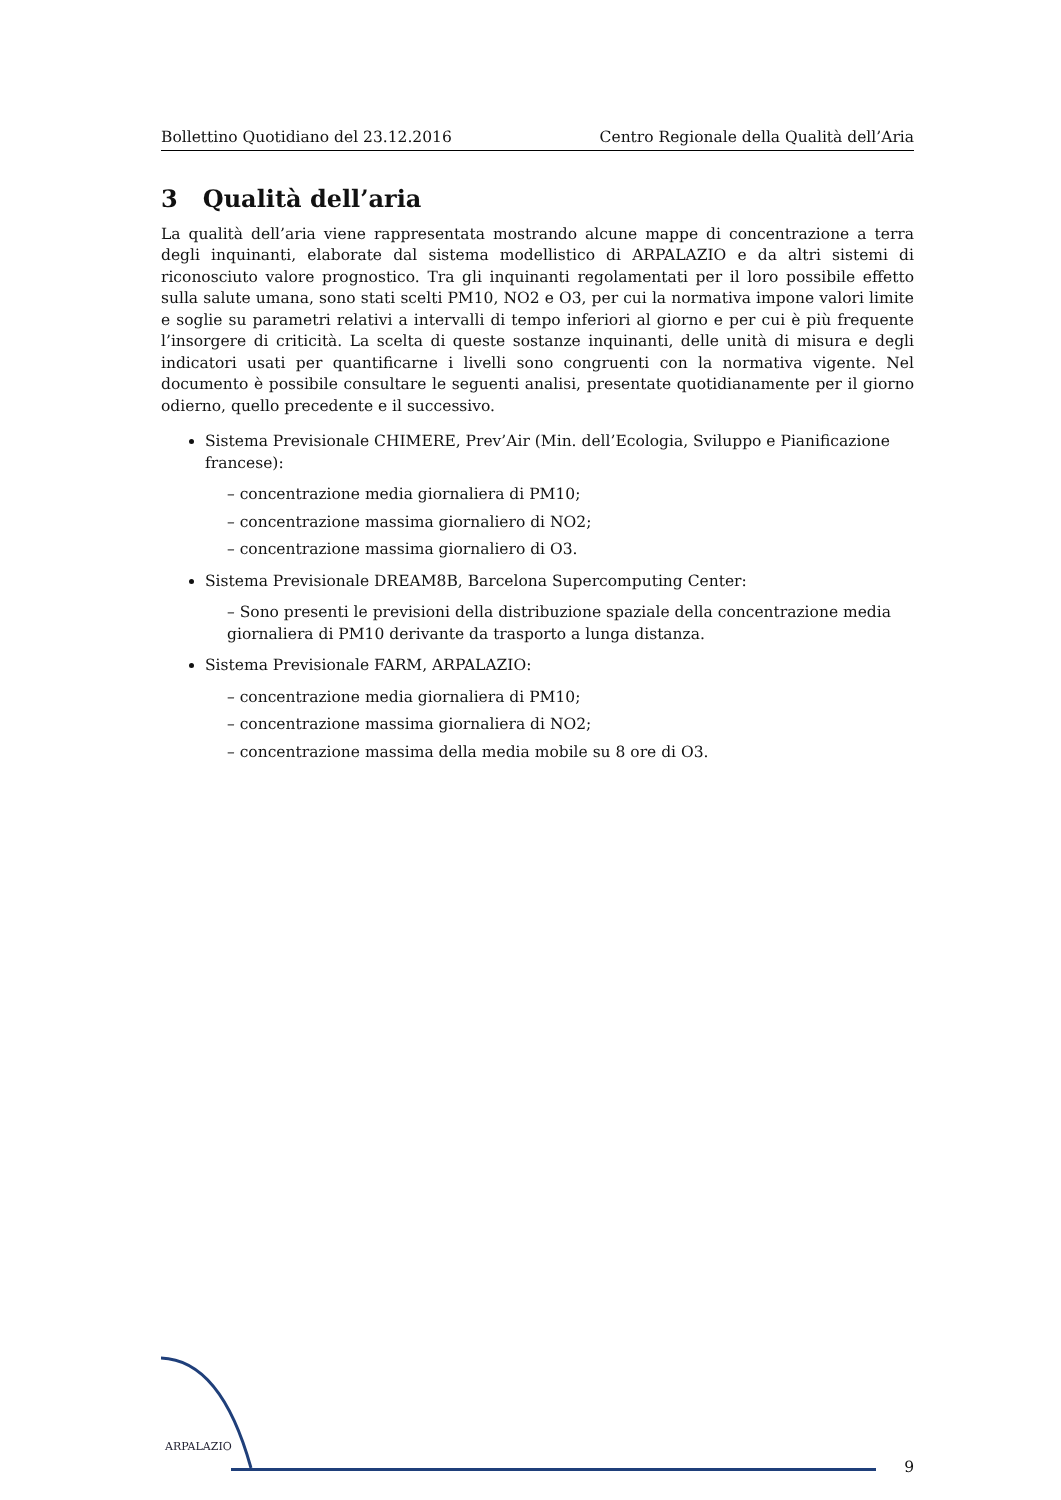Bollettino Quotidiano del 23.12.2016 Centro Regionale della Qualità dell’Aria
3 Qualità dell’aria
La qualità dell’aria viene rappresentata mostrando alcune mappe di concentrazione a terra degli inquinanti, elaborate dal sistema modellistico di ARPALAZIO e da altri sistemi di riconosciuto valore prognostico. Tra gli inquinanti regolamentati per il loro possibile effetto sulla salute umana, sono stati scelti PM10, NO2 e O3, per cui la normativa impone valori limite e soglie su parametri relativi a intervalli di tempo inferiori al giorno e per cui è più frequente l’insorgere di criticità. La scelta di queste sostanze inquinanti, delle unità di misura e degli indicatori usati per quantificarne i livelli sono congruenti con la normativa vigente. Nel documento è possibile consultare le seguenti analisi, presentate quotidianamente per il giorno odierno, quello precedente e il successivo.
Sistema Previsionale CHIMERE, Prev’Air (Min. dell’Ecologia, Sviluppo e Pianificazione francese):
– concentrazione media giornaliera di PM10;
– concentrazione massima giornaliero di NO2;
– concentrazione massima giornaliero di O3.
Sistema Previsionale DREAM8B, Barcelona Supercomputing Center:
– Sono presenti le previsioni della distribuzione spaziale della concentrazione media giornaliera di PM10 derivante da trasporto a lunga distanza.
Sistema Previsionale FARM, ARPALAZIO:
– concentrazione media giornaliera di PM10;
– concentrazione massima giornaliera di NO2;
– concentrazione massima della media mobile su 8 ore di O3.
ARPALAZIO
9